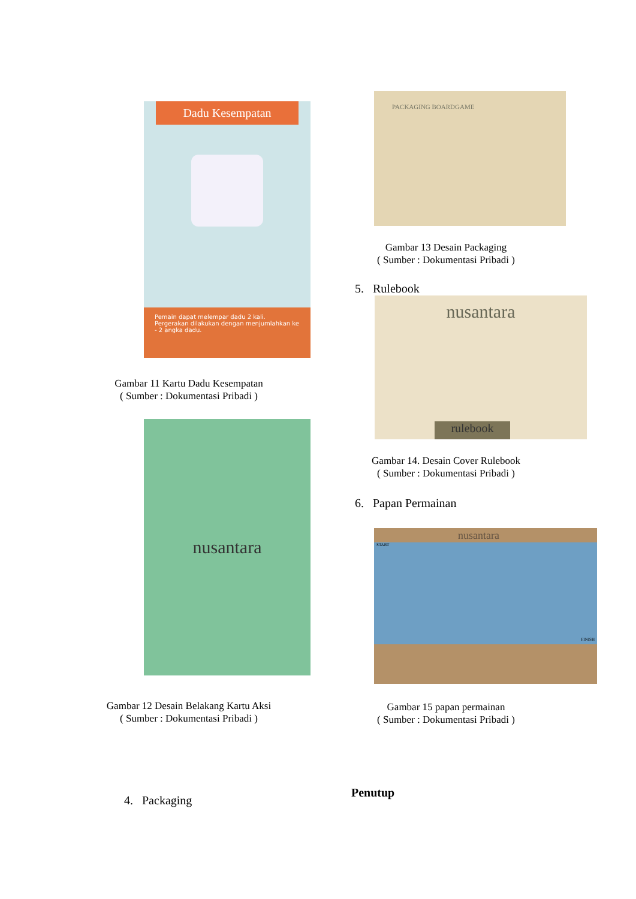Dadu Kesempatan
Pemain dapat melempar dadu 2 kali. Pergerakan dilakukan dengan menjumlahkan ke - 2 angka dadu.
Gambar 11 Kartu Dadu Kesempatan
( Sumber : Dokumentasi Pribadi )
nusantara
Gambar 12 Desain Belakang Kartu Aksi
( Sumber : Dokumentasi Pribadi )
4. Packaging
PACKAGING BOARDGAME
Gambar 13 Desain Packaging
( Sumber : Dokumentasi Pribadi )
5. Rulebook
nusantara
rulebook
Gambar 14. Desain Cover Rulebook
( Sumber : Dokumentasi Pribadi )
6. Papan Permainan
nusantara
START
FINISH
Gambar 15 papan permainan
( Sumber : Dokumentasi Pribadi )
Penutup